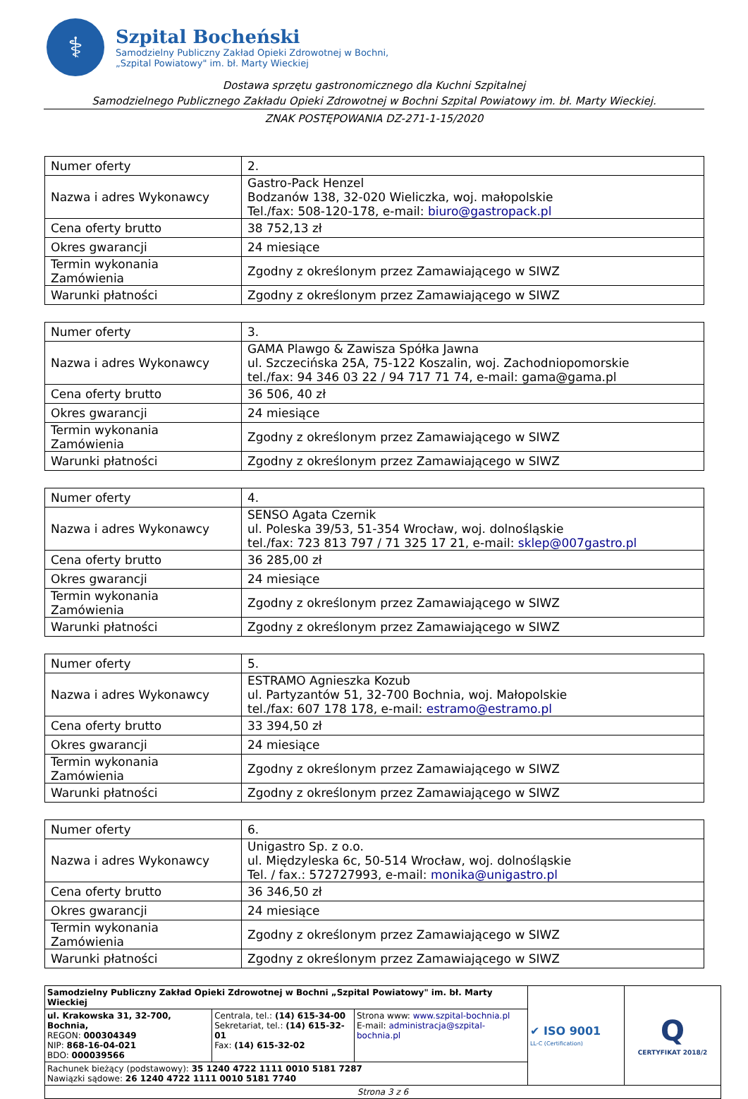⚕
Szpital Bocheński
Samodzielny Publiczny Zakład Opieki Zdrowotnej w Bochni,
„Szpital Powiatowy" im. bł. Marty Wieckiej
Dostawa sprzętu gastronomicznego dla Kuchni Szpitalnej
Samodzielnego Publicznego Zakładu Opieki Zdrowotnej w Bochni Szpital Powiatowy im. bł. Marty Wieckiej.
ZNAK POSTĘPOWANIA DZ-271-1-15/2020
| Numer oferty | 2. |
| Nazwa i adres Wykonawcy | Gastro-Pack Henzel Bodzanów 138, 32-020 Wieliczka, woj. małopolskie Tel./fax: 508-120-178, e-mail: biuro@gastropack.pl |
| Cena oferty brutto | 38 752,13 zł |
| Okres gwarancji | 24 miesiące |
| Termin wykonania Zamówienia | Zgodny z określonym przez Zamawiającego w SIWZ |
| Warunki płatności | Zgodny z określonym przez Zamawiającego w SIWZ |
| Numer oferty | 3. |
| Nazwa i adres Wykonawcy | GAMA Plawgo & Zawisza Spółka Jawna ul. Szczecińska 25A, 75-122 Koszalin, woj. Zachodniopomorskie tel./fax: 94 346 03 22 / 94 717 71 74, e-mail: gama@gama.pl |
| Cena oferty brutto | 36 506, 40 zł |
| Okres gwarancji | 24 miesiące |
| Termin wykonania Zamówienia | Zgodny z określonym przez Zamawiającego w SIWZ |
| Warunki płatności | Zgodny z określonym przez Zamawiającego w SIWZ |
| Numer oferty | 4. |
| Nazwa i adres Wykonawcy | SENSO Agata Czernik ul. Poleska 39/53, 51-354 Wrocław, woj. dolnośląskie tel./fax: 723 813 797 / 71 325 17 21, e-mail: sklep@007gastro.pl |
| Cena oferty brutto | 36 285,00 zł |
| Okres gwarancji | 24 miesiące |
| Termin wykonania Zamówienia | Zgodny z określonym przez Zamawiającego w SIWZ |
| Warunki płatności | Zgodny z określonym przez Zamawiającego w SIWZ |
| Numer oferty | 5. |
| Nazwa i adres Wykonawcy | ESTRAMO Agnieszka Kozub ul. Partyzantów 51, 32-700 Bochnia, woj. Małopolskie tel./fax: 607 178 178, e-mail: estramo@estramo.pl |
| Cena oferty brutto | 33 394,50 zł |
| Okres gwarancji | 24 miesiące |
| Termin wykonania Zamówienia | Zgodny z określonym przez Zamawiającego w SIWZ |
| Warunki płatności | Zgodny z określonym przez Zamawiającego w SIWZ |
| Numer oferty | 6. |
| Nazwa i adres Wykonawcy | Unigastro Sp. z o.o. ul. Międzyleska 6c, 50-514 Wrocław, woj. dolnośląskie Tel. / fax.: 572727993, e-mail: monika@unigastro.pl |
| Cena oferty brutto | 36 346,50 zł |
| Okres gwarancji | 24 miesiące |
| Termin wykonania Zamówienia | Zgodny z określonym przez Zamawiającego w SIWZ |
| Warunki płatności | Zgodny z określonym przez Zamawiającego w SIWZ |
| Samodzielny Publiczny Zakład Opieki Zdrowotnej w Bochni „Szpital Powiatowy" im. bł. Marty Wieckiej | | | ✔ ISO 9001 LL-C (Certification) | Q CERTYFIKAT 2018/2 |
| ul. Krakowska 31, 32-700, Bochnia, REGON: 000304349 NIP: 868-16-04-021 BDO: 000039566 | Centrala, tel.: (14) 615-34-00 Sekretariat, tel.: (14) 615-32-01 Fax: (14) 615-32-02 | Strona www: www.szpital-bochnia.pl E-mail: administracja@szpital-bochnia.pl | | |
| Rachunek bieżący (podstawowy): 35 1240 4722 1111 0010 5181 7287 Nawiązki sądowe: 26 1240 4722 1111 0010 5181 7740 | | | | |
| Strona 3 z 6 | | | | |